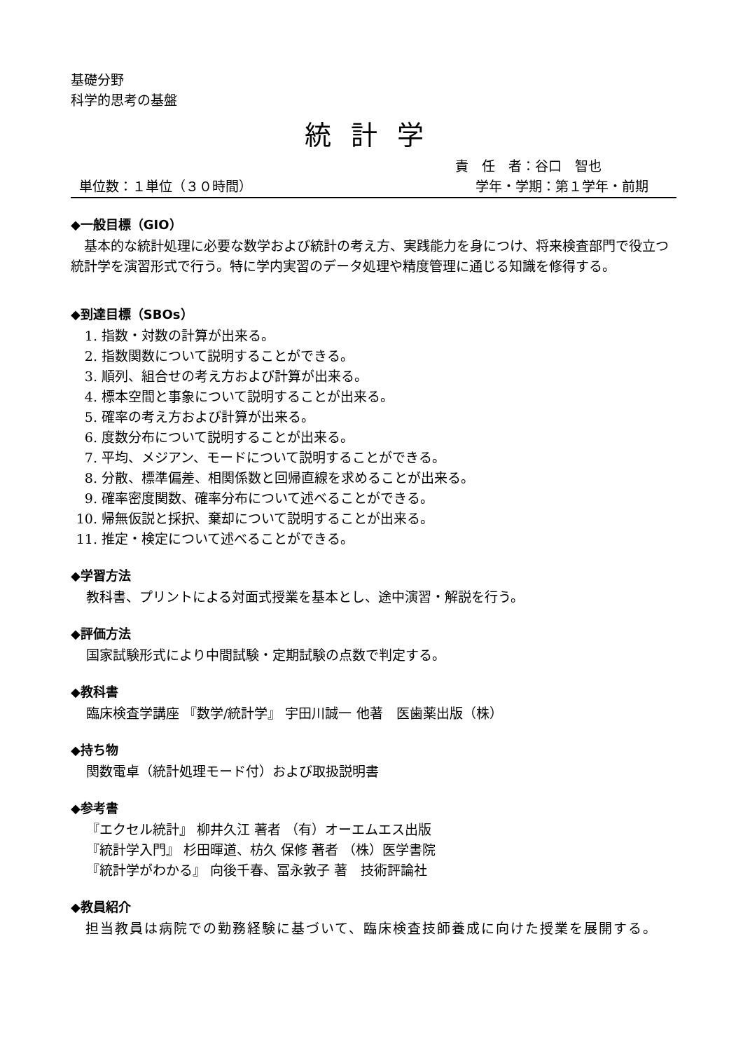基礎分野
科学的思考の基盤
統計学
責　任　者：谷口　智也
単位数：１単位（３０時間） 学年・学期：第１学年・前期
◆一般目標（GIO）
　基本的な統計処理に必要な数学および統計の考え方、実践能力を身につけ、将来検査部門で役立つ統計学を演習形式で行う。特に学内実習のデータ処理や精度管理に通じる知識を修得する。
◆到達目標（SBOs）
1. 指数・対数の計算が出来る。
2. 指数関数について説明することができる。
3. 順列、組合せの考え方および計算が出来る。
4. 標本空間と事象について説明することが出来る。
5. 確率の考え方および計算が出来る。
6. 度数分布について説明することが出来る。
7. 平均、メジアン、モードについて説明することができる。
8. 分散、標準偏差、相関係数と回帰直線を求めることが出来る。
9. 確率密度関数、確率分布について述べることができる。
10. 帰無仮説と採択、棄却について説明することが出来る。
11. 推定・検定について述べることができる。
◆学習方法
教科書、プリントによる対面式授業を基本とし、途中演習・解説を行う。
◆評価方法
国家試験形式により中間試験・定期試験の点数で判定する。
◆教科書
臨床検査学講座 『数学/統計学』 宇田川誠一 他著　医歯薬出版（株）
◆持ち物
関数電卓（統計処理モード付）および取扱説明書
◆参考書
『エクセル統計』 柳井久江 著者 （有）オーエムエス出版
『統計学入門』 杉田暉道、枋久 保修 著者 （株）医学書院
『統計学がわかる』 向後千春、冨永敦子 著　技術評論社
◆教員紹介
　担当教員は病院での勤務経験に基づいて、臨床検査技師養成に向けた授業を展開する。